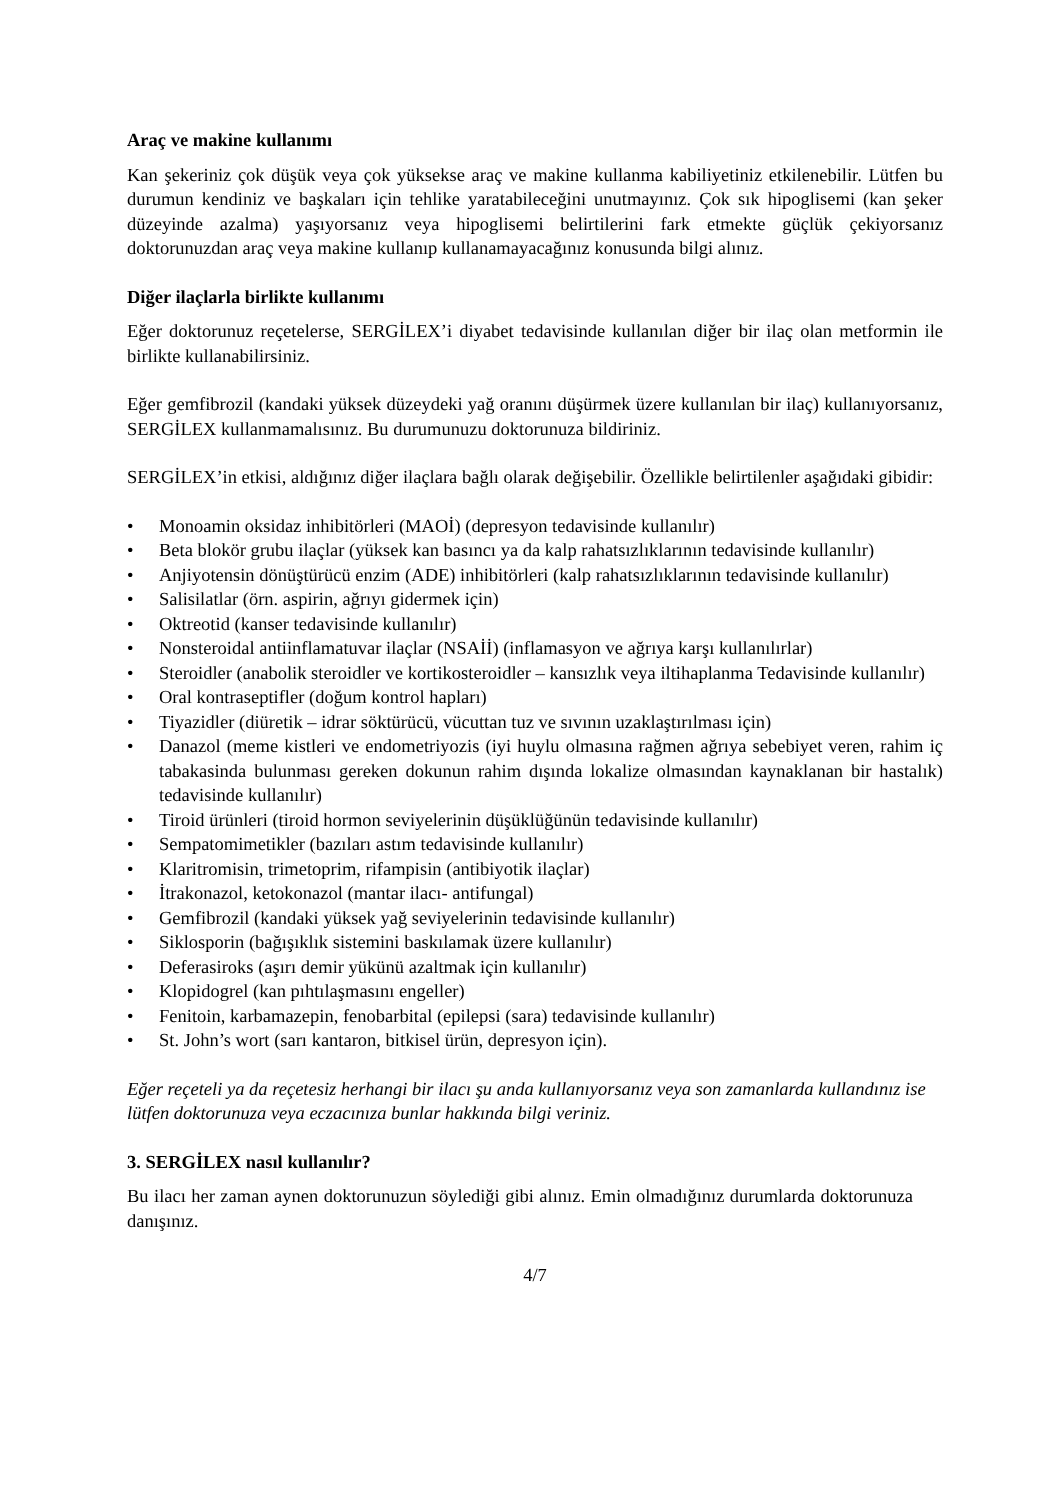Araç ve makine kullanımı
Kan şekeriniz çok düşük veya çok yüksekse araç ve makine kullanma kabiliyetiniz etkilenebilir. Lütfen bu durumun kendiniz ve başkaları için tehlike yaratabileceğini unutmayınız. Çok sık hipoglisemi (kan şeker düzeyinde azalma) yaşıyorsanız veya hipoglisemi belirtilerini fark etmekte güçlük çekiyorsanız doktorunuzdan araç veya makine kullanıp kullanamayacağınız konusunda bilgi alınız.
Diğer ilaçlarla birlikte kullanımı
Eğer doktorunuz reçetelerse, SERGİLEX’i diyabet tedavisinde kullanılan diğer bir ilaç olan metformin ile birlikte kullanabilirsiniz.
Eğer gemfibrozil (kandaki yüksek düzeydeki yağ oranını düşürmek üzere kullanılan bir ilaç) kullanıyorsanız, SERGİLEX kullanmamalısınız. Bu durumunuzu doktorunuza bildiriniz.
SERGİLEX’in etkisi, aldığınız diğer ilaçlara bağlı olarak değişebilir. Özellikle belirtilenler aşağıdaki gibidir:
• Monoamin oksidaz inhibitörleri (MAOİ) (depresyon tedavisinde kullanılır)
• Beta blokör grubu ilaçlar (yüksek kan basıncı ya da kalp rahatsızlıklarının tedavisinde kullanılır)
• Anjiyotensin dönüştürücü enzim (ADE) inhibitörleri (kalp rahatsızlıklarının tedavisinde kullanılır)
• Salisilatlar (örn. aspirin, ağrıyı gidermek için)
• Oktreotid (kanser tedavisinde kullanılır)
• Nonsteroidal antiinflamatuvar ilaçlar (NSAİİ) (inflamasyon ve ağrıya karşı kullanılırlar)
• Steroidler (anabolik steroidler ve kortikosteroidler – kansızlık veya iltihaplanma Tedavisinde kullanılır)
• Oral kontraseptifler (doğum kontrol hapları)
• Tiyazidler (diüretik – idrar söktürücü, vücuttan tuz ve sıvının uzaklaştırılması için)
• Danazol (meme kistleri ve endometriyozis (iyi huylu olmasına rağmen ağrıya sebebiyet veren, rahim iç tabakasinda bulunması gereken dokunun rahim dışında lokalize olmasından kaynaklanan bir hastalık) tedavisinde kullanılır)
• Tiroid ürünleri (tiroid hormon seviyelerinin düşüklüğünün tedavisinde kullanılır)
• Sempatomimetikler (bazıları astım tedavisinde kullanılır)
• Klaritromisin, trimetoprim, rifampisin (antibiyotik ilaçlar)
• İtrakonazol, ketokonazol (mantar ilacı- antifungal)
• Gemfibrozil (kandaki yüksek yağ seviyelerinin tedavisinde kullanılır)
• Siklosporin (bağışıklık sistemini baskılamak üzere kullanılır)
• Deferasiroks (aşırı demir yükünü azaltmak için kullanılır)
• Klopidogrel (kan pıhtılaşmasını engeller)
• Fenitoin, karbamazepin, fenobarbital (epilepsi (sara) tedavisinde kullanılır)
• St. John’s wort (sarı kantaron, bitkisel ürün, depresyon için).
Eğer reçeteli ya da reçetesiz herhangi bir ilacı şu anda kullanıyorsanız veya son zamanlarda kullandınız ise lütfen doktorunuza veya eczacınıza bunlar hakkında bilgi veriniz.
3. SERGİLEX nasıl kullanılır?
Bu ilacı her zaman aynen doktorunuzun söylediği gibi alınız. Emin olmadığınız durumlarda doktorunuza danışınız.
4/7